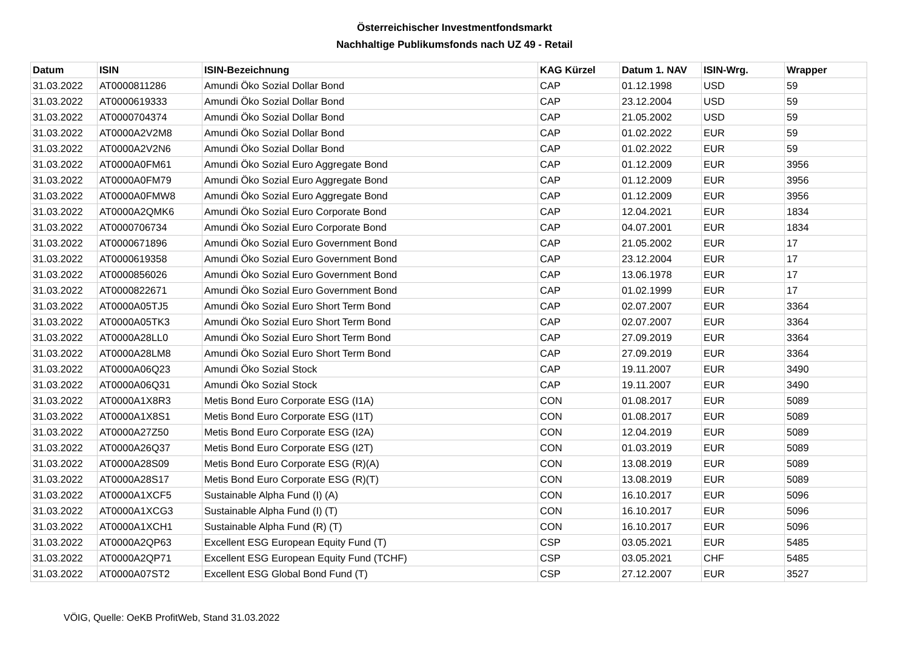Österreichischer Investmentfondsmarkt
Nachhaltige Publikumsfonds nach UZ 49 - Retail
| Datum | ISIN | ISIN-Bezeichnung | KAG Kürzel | Datum 1. NAV | ISIN-Wrg. | Wrapper |
| --- | --- | --- | --- | --- | --- | --- |
| 31.03.2022 | AT0000811286 | Amundi Öko Sozial Dollar Bond | CAP | 01.12.1998 | USD | 59 |
| 31.03.2022 | AT0000619333 | Amundi Öko Sozial Dollar Bond | CAP | 23.12.2004 | USD | 59 |
| 31.03.2022 | AT0000704374 | Amundi Öko Sozial Dollar Bond | CAP | 21.05.2002 | USD | 59 |
| 31.03.2022 | AT0000A2V2M8 | Amundi Öko Sozial Dollar Bond | CAP | 01.02.2022 | EUR | 59 |
| 31.03.2022 | AT0000A2V2N6 | Amundi Öko Sozial Dollar Bond | CAP | 01.02.2022 | EUR | 59 |
| 31.03.2022 | AT0000A0FM61 | Amundi Öko Sozial Euro Aggregate Bond | CAP | 01.12.2009 | EUR | 3956 |
| 31.03.2022 | AT0000A0FM79 | Amundi Öko Sozial Euro Aggregate Bond | CAP | 01.12.2009 | EUR | 3956 |
| 31.03.2022 | AT0000A0FMW8 | Amundi Öko Sozial Euro Aggregate Bond | CAP | 01.12.2009 | EUR | 3956 |
| 31.03.2022 | AT0000A2QMK6 | Amundi Öko Sozial Euro Corporate Bond | CAP | 12.04.2021 | EUR | 1834 |
| 31.03.2022 | AT0000706734 | Amundi Öko Sozial Euro Corporate Bond | CAP | 04.07.2001 | EUR | 1834 |
| 31.03.2022 | AT0000671896 | Amundi Öko Sozial Euro Government Bond | CAP | 21.05.2002 | EUR | 17 |
| 31.03.2022 | AT0000619358 | Amundi Öko Sozial Euro Government Bond | CAP | 23.12.2004 | EUR | 17 |
| 31.03.2022 | AT0000856026 | Amundi Öko Sozial Euro Government Bond | CAP | 13.06.1978 | EUR | 17 |
| 31.03.2022 | AT0000822671 | Amundi Öko Sozial Euro Government Bond | CAP | 01.02.1999 | EUR | 17 |
| 31.03.2022 | AT0000A05TJ5 | Amundi Öko Sozial Euro Short Term Bond | CAP | 02.07.2007 | EUR | 3364 |
| 31.03.2022 | AT0000A05TK3 | Amundi Öko Sozial Euro Short Term Bond | CAP | 02.07.2007 | EUR | 3364 |
| 31.03.2022 | AT0000A28LL0 | Amundi Öko Sozial Euro Short Term Bond | CAP | 27.09.2019 | EUR | 3364 |
| 31.03.2022 | AT0000A28LM8 | Amundi Öko Sozial Euro Short Term Bond | CAP | 27.09.2019 | EUR | 3364 |
| 31.03.2022 | AT0000A06Q23 | Amundi Öko Sozial Stock | CAP | 19.11.2007 | EUR | 3490 |
| 31.03.2022 | AT0000A06Q31 | Amundi Öko Sozial Stock | CAP | 19.11.2007 | EUR | 3490 |
| 31.03.2022 | AT0000A1X8R3 | Metis Bond Euro Corporate ESG (I1A) | CON | 01.08.2017 | EUR | 5089 |
| 31.03.2022 | AT0000A1X8S1 | Metis Bond Euro Corporate ESG (I1T) | CON | 01.08.2017 | EUR | 5089 |
| 31.03.2022 | AT0000A27Z50 | Metis Bond Euro Corporate ESG (I2A) | CON | 12.04.2019 | EUR | 5089 |
| 31.03.2022 | AT0000A26Q37 | Metis Bond Euro Corporate ESG (I2T) | CON | 01.03.2019 | EUR | 5089 |
| 31.03.2022 | AT0000A28S09 | Metis Bond Euro Corporate ESG (R)(A) | CON | 13.08.2019 | EUR | 5089 |
| 31.03.2022 | AT0000A28S17 | Metis Bond Euro Corporate ESG (R)(T) | CON | 13.08.2019 | EUR | 5089 |
| 31.03.2022 | AT0000A1XCF5 | Sustainable Alpha Fund (I) (A) | CON | 16.10.2017 | EUR | 5096 |
| 31.03.2022 | AT0000A1XCG3 | Sustainable Alpha Fund (I) (T) | CON | 16.10.2017 | EUR | 5096 |
| 31.03.2022 | AT0000A1XCH1 | Sustainable Alpha Fund (R) (T) | CON | 16.10.2017 | EUR | 5096 |
| 31.03.2022 | AT0000A2QP63 | Excellent ESG European Equity Fund (T) | CSP | 03.05.2021 | EUR | 5485 |
| 31.03.2022 | AT0000A2QP71 | Excellent ESG European Equity Fund (TCHF) | CSP | 03.05.2021 | CHF | 5485 |
| 31.03.2022 | AT0000A07ST2 | Excellent ESG Global Bond Fund (T) | CSP | 27.12.2007 | EUR | 3527 |
VÖIG, Quelle: OeKB ProfitWeb, Stand 31.03.2022